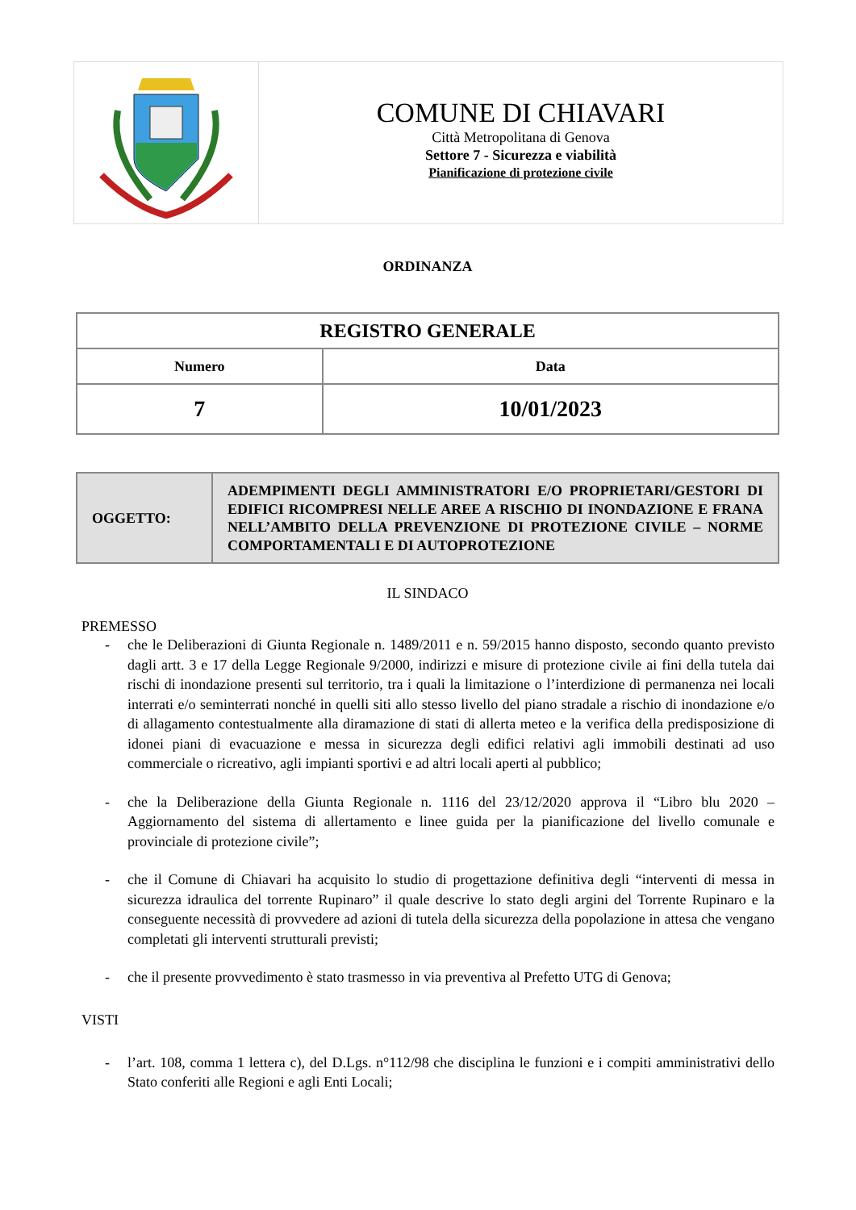COMUNE DI CHIAVARI
Città Metropolitana di Genova
Settore 7 - Sicurezza e viabilità
Pianificazione di protezione civile
ORDINANZA
| REGISTRO GENERALE | |
| --- | --- |
| Numero | Data |
| 7 | 10/01/2023 |
| OGGETTO: | ADEMPIMENTI DEGLI AMMINISTRATORI E/O PROPRIETARI/GESTORI DI EDIFICI RICOMPRESI NELLE AREE A RISCHIO DI INONDAZIONE E FRANA NELL’AMBITO DELLA PREVENZIONE DI PROTEZIONE CIVILE – NORME COMPORTAMENTALI E DI AUTOPROTEZIONE |
IL SINDACO
PREMESSO
- che le Deliberazioni di Giunta Regionale n. 1489/2011 e n. 59/2015 hanno disposto, secondo quanto previsto dagli artt. 3 e 17 della Legge Regionale 9/2000, indirizzi e misure di protezione civile ai fini della tutela dai rischi di inondazione presenti sul territorio, tra i quali la limitazione o l’interdizione di permanenza nei locali interrati e/o seminterrati nonché in quelli siti allo stesso livello del piano stradale a rischio di inondazione e/o di allagamento contestualmente alla diramazione di stati di allerta meteo e la verifica della predisposizione di idonei piani di evacuazione e messa in sicurezza degli edifici relativi agli immobili destinati ad uso commerciale o ricreativo, agli impianti sportivi e ad altri locali aperti al pubblico;
- che la Deliberazione della Giunta Regionale n. 1116 del 23/12/2020 approva il “Libro blu 2020 – Aggiornamento del sistema di allertamento e linee guida per la pianificazione del livello comunale e provinciale di protezione civile”;
- che il Comune di Chiavari ha acquisito lo studio di progettazione definitiva degli “interventi di messa in sicurezza idraulica del torrente Rupinaro” il quale descrive lo stato degli argini del Torrente Rupinaro e la conseguente necessità di provvedere ad azioni di tutela della sicurezza della popolazione in attesa che vengano completati gli interventi strutturali previsti;
- che il presente provvedimento è stato trasmesso in via preventiva al Prefetto UTG di Genova;
VISTI
- l’art. 108, comma 1 lettera c), del D.Lgs. n°112/98 che disciplina le funzioni e i compiti amministrativi dello Stato conferiti alle Regioni e agli Enti Locali;